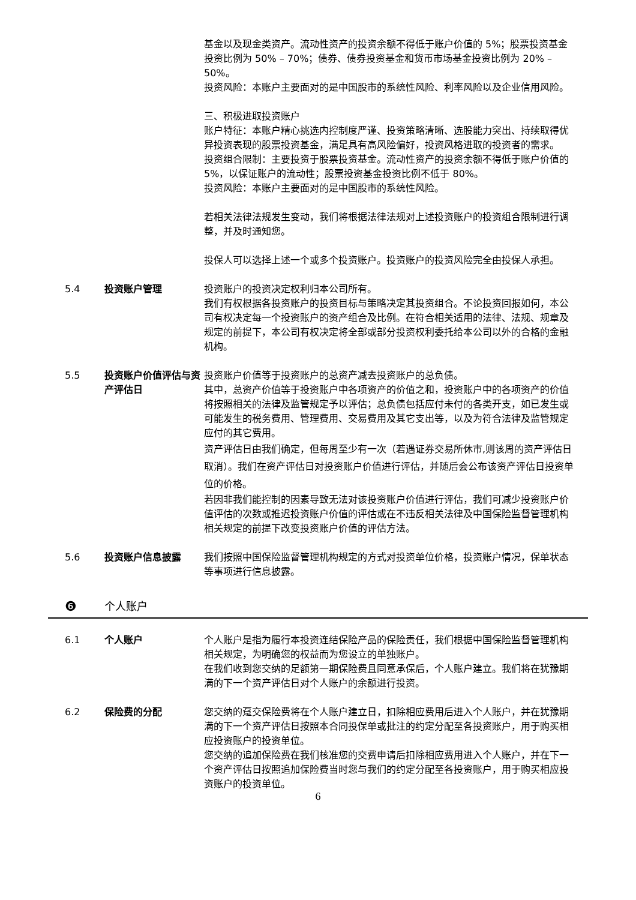基金以及现金类资产。流动性资产的投资余额不得低于账户价值的 5%；股票投资基金投资比例为 50% – 70%；债券、债券投资基金和货币市场基金投资比例为 20% – 50%。
投资风险：本账户主要面对的是中国股市的系统性风险、利率风险以及企业信用风险。
三、积极进取投资账户
账户特征：本账户精心挑选内控制度严谨、投资策略清晰、选股能力突出、持续取得优异投资表现的股票投资基金，满足具有高风险偏好，投资风格进取的投资者的需求。
投资组合限制：主要投资于股票投资基金。流动性资产的投资余额不得低于账户价值的 5%，以保证账户的流动性；股票投资基金投资比例不低于 80%。
投资风险：本账户主要面对的是中国股市的系统性风险。
若相关法律法规发生变动，我们将根据法律法规对上述投资账户的投资组合限制进行调整，并及时通知您。
投保人可以选择上述一个或多个投资账户。投资账户的投资风险完全由投保人承担。
5.4 投资账户管理 投资账户的投资决定权利归本公司所有。
我们有权根据各投资账户的投资目标与策略决定其投资组合。不论投资回报如何，本公司有权决定每一个投资账户的资产组合及比例。在符合相关适用的法律、法规、规章及规定的前提下，本公司有权决定将全部或部分投资权利委托给本公司以外的合格的金融机构。
5.5 投资账户价值评估与资产评估日
投资账户价值等于投资账户的总资产减去投资账户的总负债。
其中，总资产价值等于投资账户中各项资产的价值之和，投资账户中的各项资产的价值将按照相关的法律及监管规定予以评估；总负债包括应付未付的各类开支，如已发生或可能发生的税务费用、管理费用、交易费用及其它支出等，以及为符合法律及监管规定应付的其它费用。
资产评估日由我们确定，但每周至少有一次（若遇证券交易所休市,则该周的资产评估日取消）。我们在资产评估日对投资账户价值进行评估，并随后会公布该资产评估日投资单位的价格。
若因非我们能控制的因素导致无法对该投资账户价值进行评估，我们可减少投资账户价值评估的次数或推迟投资账户价值的评估或在不违反相关法律及中国保险监督管理机构相关规定的前提下改变投资账户价值的评估方法。
5.6 投资账户信息披露 我们按照中国保险监督管理机构规定的方式对投资单位价格，投资账户情况，保单状态等事项进行信息披露。
❻ 个人账户
6.1 个人账户 个人账户是指为履行本投资连结保险产品的保险责任，我们根据中国保险监督管理机构相关规定，为明确您的权益而为您设立的单独账户。
在我们收到您交纳的足额第一期保险费且同意承保后，个人账户建立。我们将在犹豫期满的下一个资产评估日对个人账户的余额进行投资。
6.2 保险费的分配 您交纳的趸交保险费将在个人账户建立日，扣除相应费用后进入个人账户，并在犹豫期满的下一个资产评估日按照本合同投保单或批注的约定分配至各投资账户，用于购买相应投资账户的投资单位。
您交纳的追加保险费在我们核准您的交费申请后扣除相应费用进入个人账户，并在下一个资产评估日按照追加保险费当时您与我们的约定分配至各投资账户，用于购买相应投资账户的投资单位。
6